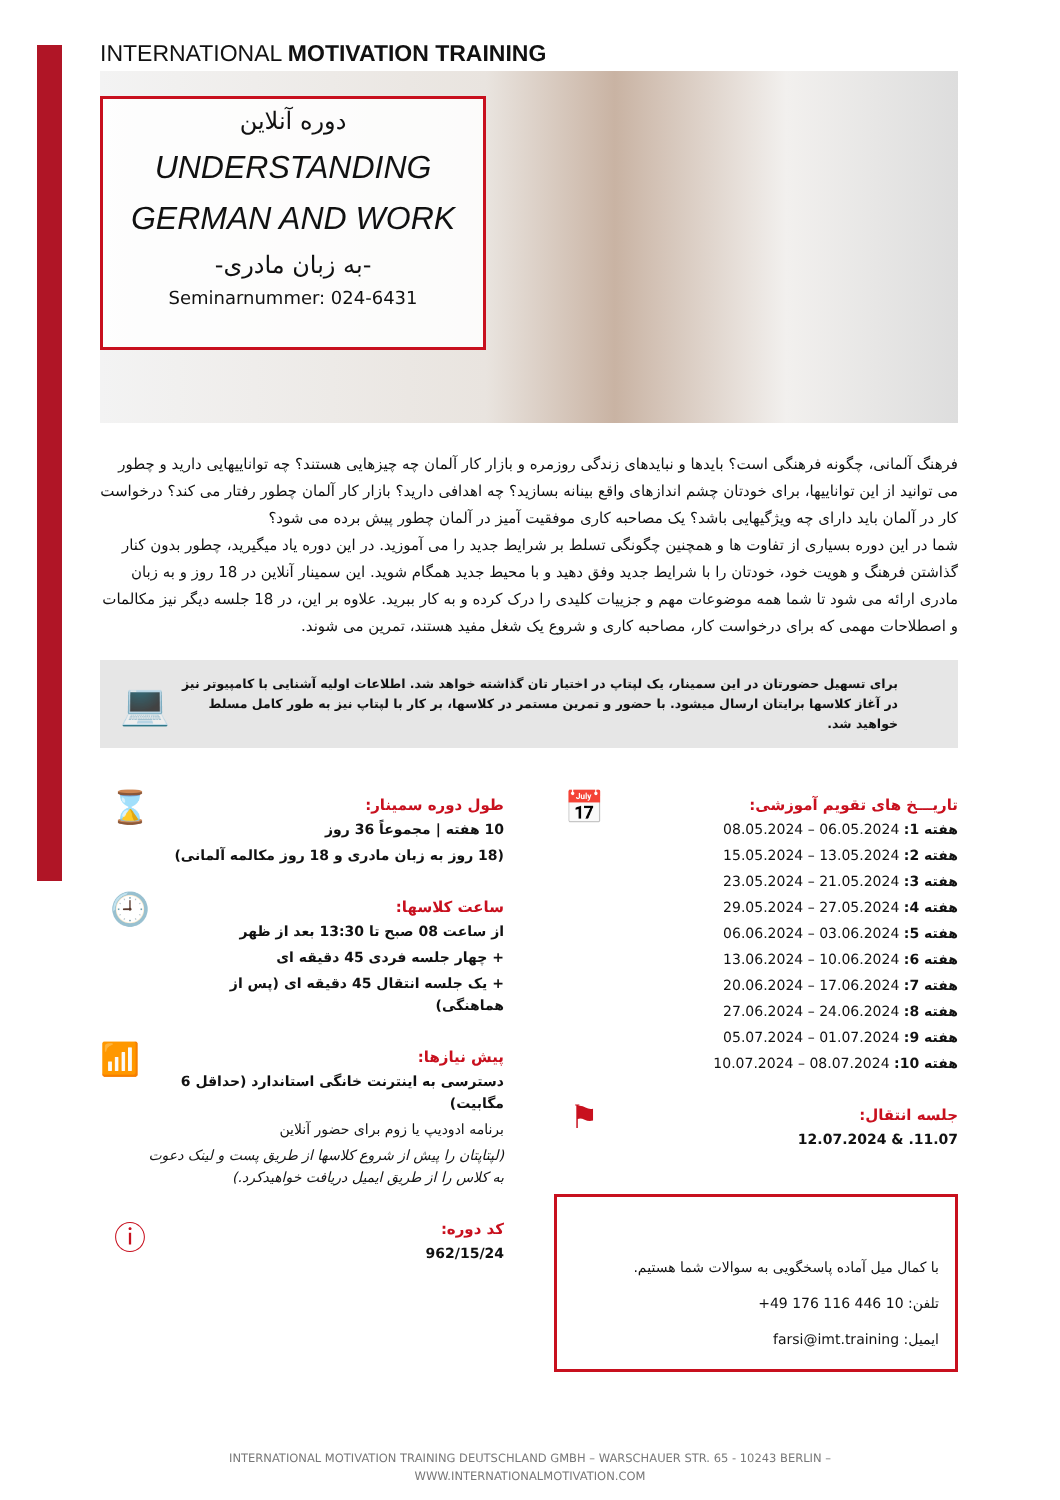INTERNATIONAL MOTIVATION TRAINING
دوره آنلاین
UNDERSTANDING
GERMAN AND WORK
-به زبان مادری-
Seminarnummer: 024-6431
فرهنگ آلمانی، چگونه فرهنگی است؟ بایدها و نبایدهای زندگی روزمره و بازار کار آلمان چه چیزهایی هستند؟ چه تواناییهایی دارید و چطور می توانید از این تواناییها، برای خودتان چشم اندازهای واقع بینانه بسازید؟ چه اهدافی دارید؟ بازار کار آلمان چطور رفتار می کند؟ درخواست کار در آلمان باید دارای چه ویژگیهایی باشد؟ یک مصاحبه کاری موفقیت آمیز در آلمان چطور پیش برده می شود؟
شما در این دوره بسیاری از تفاوت ها و همچنین چگونگی تسلط بر شرایط جدید را می آموزید. در این دوره یاد میگیرید، چطور بدون کنار گذاشتن فرهنگ و هویت خود، خودتان را با شرایط جدید وفق دهید و با محیط جدید همگام شوید. این سمینار آنلاین در 18 روز و به زبان مادری ارائه می شود تا شما همه موضوعات مهم و جزییات کلیدی را درک کرده و به کار ببرید. علاوه بر این، در 18 جلسه دیگر نیز مکالمات و اصطلاحات مهمی که برای درخواست کار، مصاحبه کاری و شروع یک شغل مفید هستند، تمرین می شوند.
برای تسهیل حضورتان در این سمینار، یک لپتاپ در اختیار تان گذاشته خواهد شد. اطلاعات اولیه آشنایی با کامپیوتر نیز در آغاز کلاسها برایتان ارسال میشود. با حضور و تمرین مستمر در کلاسها، بر کار با لپتاپ نیز به طور کامل مسلط خواهید شد.
💻
تاریـــخ های تقویم آموزشی:
هفته 1: 06.05.2024 – 08.05.2024
هفته 2: 13.05.2024 – 15.05.2024
هفته 3: 21.05.2024 – 23.05.2024
هفته 4: 27.05.2024 – 29.05.2024
هفته 5: 03.06.2024 – 06.06.2024
هفته 6: 10.06.2024 – 13.06.2024
هفته 7: 17.06.2024 – 20.06.2024
هفته 8: 24.06.2024 – 27.06.2024
هفته 9: 01.07.2024 – 05.07.2024
هفته 10: 08.07.2024 – 10.07.2024
📅
جلسه انتقال:
11.07. & 12.07.2024
⚑
با کمال میل آماده پاسخگویی به سوالات شما هستیم.
تلفن: 10 446 116 176 49+
ایمیل: farsi@imt.training
طول دوره سمینار:
10 هفته | مجموعاً 36 روز
(18 روز به زبان مادری و 18 روز مکالمه آلمانی)
⌛
ساعت کلاسها:
از ساعت 08 صبح تا 13:30 بعد از ظهر
+ چهار جلسه فردی 45 دقیقه ای
+ یک جلسه انتقال 45 دقیقه ای (پس از هماهنگی)
🕘
پیش نیازها:
دسترسی به اینترنت خانگی استاندارد (حداقل 6 مگابیت)
برنامه ادودیپ یا زوم برای حضور آنلاین
(لپتاپتان را پیش از شروع کلاسها از طریق پست و لینک دعوت به کلاس را از طریق ایمیل دریافت خواهیدکرد.)
📶
کد دوره:
962/15/24
ⓘ
INTERNATIONAL MOTIVATION TRAINING DEUTSCHLAND GMBH – WARSCHAUER STR. 65 - 10243 BERLIN –
WWW.INTERNATIONALMOTIVATION.COM